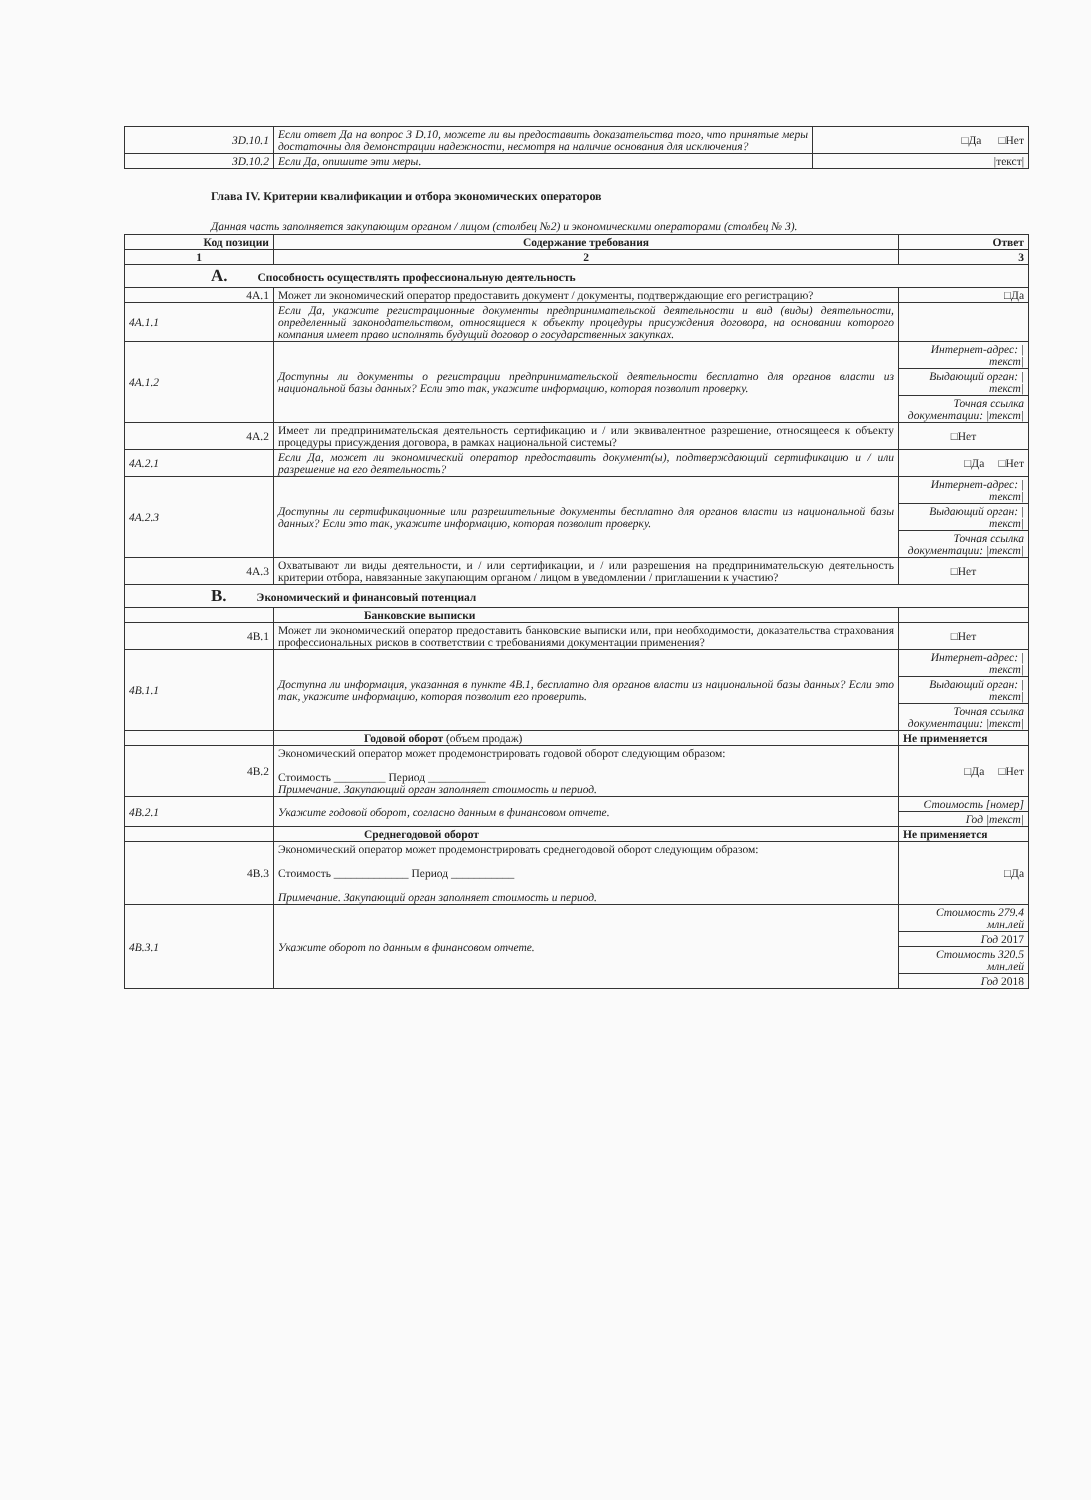| 3D.10.1 | Если ответ Да на вопрос 3 D.10, можете ли вы предоставить доказательства того, что принятые меры достаточны для демонстрации надежности, несмотря на наличие основания для исключения? | □Да □Нет |
| 3D.10.2 | Если Да, опишите эти меры. | /текст/ |
Глава IV. Критерии квалификации и отбора экономических операторов
Данная часть заполняется закупающим органом / лицом (столбец №2) и экономическими операторами (столбец № 3).
| Код позиции | Содержание требования | Ответ |
| --- | --- | --- |
| 1 | 2 | 3 |
| A. Способность осуществлять профессиональную деятельность | | |
| 4A.1 | Может ли экономический оператор предоставить документ / документы, подтверждающие его регистрацию? | □Да |
| 4A.1.1 | Если Да, укажите регистрационные документы предпринимательской деятельности и вид (виды) деятельности, определенный законодательством, относящиеся к объекту процедуры присуждения договора, на основании которого компания имеет право исполнять будущий договор о государственных закупках. | |
| 4A.1.2 | Доступны ли документы о регистрации предпринимательской деятельности бесплатно для органов власти из национальной базы данных? Если это так, укажите информацию, которая позволит проверку. | Интернет-адрес: /текст/ |
| | | Выдающий орган: /текст/ |
| | | Точная ссылка документации: /текст/ |
| 4A.2 | Имеет ли предпринимательская деятельность сертификацию и / или эквивалентное разрешение, относящееся к объекту процедуры присуждения договора, в рамках национальной системы? | □Нет |
| 4A.2.1 | Если Да, может ли экономический оператор предоставить документ(ы), подтверждающий сертификацию и / или разрешение на его деятельность? | □Да □Нет |
| 4A.2.3 | Доступны ли сертификационные или разрешительные документы бесплатно для органов власти из национальной базы данных? Если это так, укажите информацию, которая позволит проверку. | Интернет-адрес: /текст/ |
| | | Выдающий орган: /текст/ |
| | | Точная ссылка документации: /текст/ |
| 4A.3 | Охватывают ли виды деятельности, и / или сертификации, и / или разрешения на предпринимательскую деятельность критерии отбора, навязанные закупающим органом / лицом в уведомлении / приглашении к участию? | □Нет |
| B. Экономический и финансовый потенциал | | |
| | Банковские выписки | |
| 4B.1 | Может ли экономический оператор предоставить банковские выписки или, при необходимости, доказательства страхования профессиональных рисков в соответствии с требованиями документации применения? | □Нет |
| 4B.1.1 | Доступна ли информация, указанная в пункте 4B.1, бесплатно для органов власти из национальной базы данных? Если это так, укажите информацию, которая позволит его проверить. | Интернет-адрес: /текст/ |
| | | Выдающий орган: /текст/ |
| | | Точная ссылка документации: /текст/ |
| | Годовой оборот (объем продаж) | Не применяется |
| 4B.2 | Экономический оператор может продемонстрировать годовой оборот следующим образом: Стоимость _________ Период __________ Примечание. Закупающий орган заполняет стоимость и период. | □Да □Нет |
| 4B.2.1 | Укажите годовой оборот, согласно данным в финансовом отчете. | Стоимость [номер] |
| | | Год /текст/ |
| | Среднегодовой оборот | Не применяется |
| 4B.3 | Экономический оператор может продемонстрировать среднегодовой оборот следующим образом: Стоимость _____________ Период ___________ Примечание. Закупающий орган заполняет стоимость и период. | □Да |
| 4B.3.1 | Укажите оборот по данным в финансовом отчете. | Стоимость 279.4 млн.лей |
| | | Год 2017 |
| | | Стоимость 320.5 млн.лей |
| | | Год 2018 |